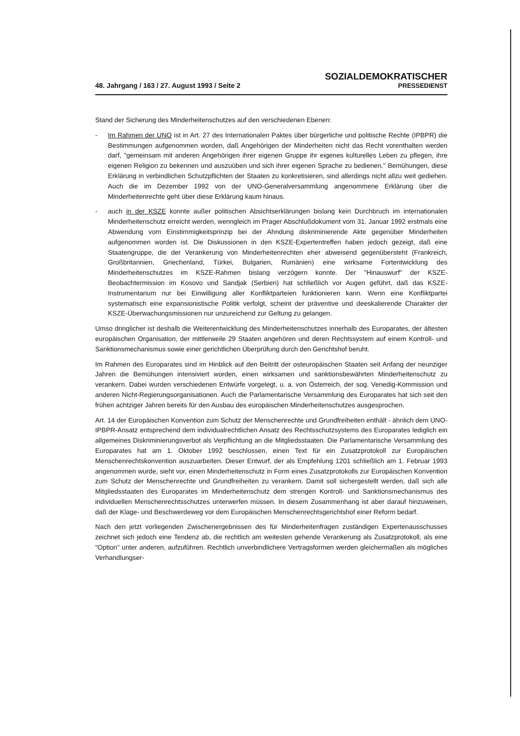48. Jahrgang / 163 / 27. August 1993 / Seite 2
SOZIALDEMOKRATISCHER
PRESSEDIENST
Stand der Sicherung des Minderheitenschutzes auf den verschiedenen Ebenen:
- Im Rahmen der UNO ist in Art. 27 des Internationalen Paktes über bürgerliche und politische Rechte (IPBPR) die Bestimmungen aufgenommen worden, daß Angehörigen der Minderheiten nicht das Recht vorenthalten werden darf, "gemeinsam mit anderen Angehörigen ihrer eigenen Gruppe ihr eigenes kulturelles Leben zu pflegen, ihre eigenen Religion zu bekennen und auszuüben und sich ihrer eigenen Sprache zu bedienen." Bemühungen, diese Erklärung in verbindlichen Schutzpflichten der Staaten zu konkretisieren, sind allerdings nicht allzu weit gediehen. Auch die im Dezember 1992 von der UNO-Generalversammlung angenommene Erklärung über die Minderheitenrechte geht über diese Erklärung kaum hinaus.
- auch in der KSZE konnte außer politischen Absichtserklärungen bislang kein Durchbruch im internationalen Minderheitenschutz erreicht werden, wenngleich im Prager Abschlußdokument vom 31. Januar 1992 erstmals eine Abwendung vom Einstimmigkeitsprinzip bei der Ahndung diskriminierende Akte gegenüber Minderheiten aufgenommen worden ist. Die Diskussionen in den KSZE-Expertentreffen haben jedoch gezeigt, daß eine Staatengruppe, die der Verankerung von Minderheitenrechten eher abweisend gegenübersteht (Frankreich, Großbritannien, Griechenland, Türkei, Bulgarien, Rumänien) eine wirksame Fortentwicklung des Minderheitenschutzes im KSZE-Rahmen bislang verzögern konnte. Der "Hinauswurf" der KSZE-Beobachtermission im Kosovo und Sandjak (Serbien) hat schließlich vor Augen geführt, daß das KSZE-Instrumentarium nur bei Einwilligung aller Konfliktparteien funktionieren kann. Wenn eine Konfliktpartei systematisch eine expansionistische Politik verfolgt, scheint der präventive und deeskalierende Charakter der KSZE-Überwachungsmissionen nur unzureichend zur Geltung zu gelangen.
Umso dringlicher ist deshalb die Weiterentwicklung des Minderheitenschutzes innerhalb des Europarates, der ältesten europäischen Organisation, der mittlerweile 29 Staaten angehören und deren Rechtssystem auf einem Kontroll- und Sanktionsmechanismus sowie einer gerichtlichen Überprüfung durch den Gerichtshof beruht.
Im Rahmen des Europarates sind im Hinblick auf den Beitritt der osteuropäischen Staaten seit Anfang der neunziger Jahren die Bemühungen intensiviert worden, einen wirksamen und sanktionsbewährten Minderheitenschutz zu verankern. Dabei wurden verschiedenen Entwürfe vorgelegt, u. a. von Österreich, der sog. Venedig-Kommission und anderen Nicht-Regierungsorganisationen. Auch die Parlamentarische Versammlung des Europarates hat sich seit den frühen achtziger Jahren bereits für den Ausbau des europäischen Minderheitenschutzes ausgesprochen.
Art. 14 der Europäischen Konvention zum Schutz der Menschenrechte und Grundfreiheiten enthält - ähnlich dem UNO-IPBPR-Ansatz entsprechend dem individualrechtlichen Ansatz des Rechtsschutzsystems des Europarates lediglich ein allgemeines Diskriminierungsverbot als Verpflichtung an die Mitgliedsstaaten. Die Parlamentarische Versammlung des Europarates hat am 1. Oktober 1992 beschlossen, einen Text für ein Zusatzprotokoll zur Europäischen Menschenrechtskonvention auszuarbeiten. Dieser Entwurf, der als Empfehlung 1201 schließlich am 1. Februar 1993 angenommen wurde, sieht vor, einen Minderheitenschutz in Form eines Zusatzprotokolls zur Europäischen Konvention zum Schutz der Menschenrechte und Grundfreiheiten zu verankern. Damit soll sichergestellt werden, daß sich alle Mitgliedsstaaten des Europarates im Minderheitenschutz dem strengen Kontroll- und Sanktionsmechanismus des individuellen Menschenrechtsschutzes unterwerfen müssen. In diesem Zusammenhang ist aber darauf hinzuweisen, daß der Klage- und Beschwerdeweg vor dem Europäischen Menschenrechtsgerichtshof einer Reform bedarf.
Nach den jetzt vorliegenden Zwischenergebnissen des für Minderheitenfragen zuständigen Expertenausschusses zeichnet sich jedoch eine Tendenz ab, die rechtlich am weitesten gehende Verankerung als Zusatzprotokoll, als eine "Option" unter anderen, aufzuführen. Rechtlich unverbindlichere Vertragsformen werden gleichermaßen als mögliches Verhandlungser-